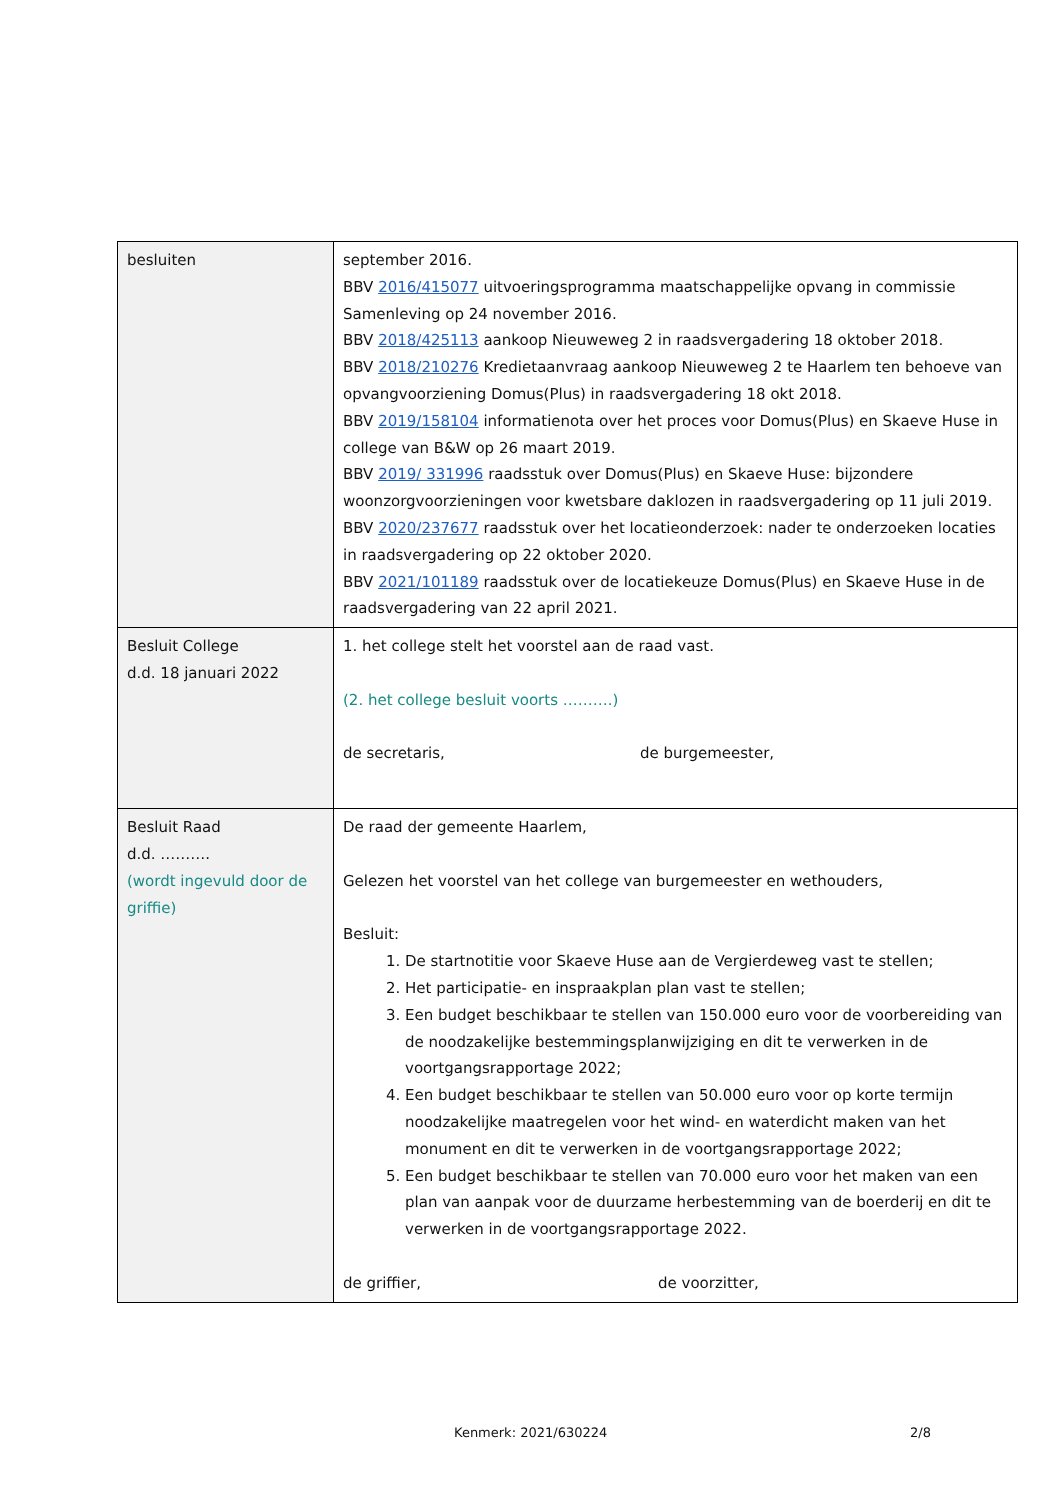| besluiten | september 2016. BBV 2016/415077 uitvoeringsprogramma maatschappelijke opvang in commissie Samenleving op 24 november 2016. BBV 2018/425113 aankoop Nieuweweg 2 in raadsvergadering 18 oktober 2018. BBV 2018/210276 Kredietaanvraag aankoop Nieuweweg 2 te Haarlem ten behoeve van opvangvoorziening Domus(Plus) in raadsvergadering 18 okt 2018. BBV 2019/158104 informatienota over het proces voor Domus(Plus) en Skaeve Huse in college van B&W op 26 maart 2019. BBV 2019/ 331996 raadsstuk over Domus(Plus) en Skaeve Huse: bijzondere woonzorgvoorzieningen voor kwetsbare daklozen in raadsvergadering op 11 juli 2019. BBV 2020/237677 raadsstuk over het locatieonderzoek: nader te onderzoeken locaties in raadsvergadering op 22 oktober 2020. BBV 2021/101189 raadsstuk over de locatiekeuze Domus(Plus) en Skaeve Huse in de raadsvergadering van 22 april 2021. |
| Besluit College d.d. 18 januari 2022 | 1. het college stelt het voorstel aan de raad vast. (2. het college besluit voorts ……….) de secretaris, de burgemeester, |
| Besluit Raad d.d. ………. (wordt ingevuld door de griffie) | De raad der gemeente Haarlem, Gelezen het voorstel van het college van burgemeester en wethouders, Besluit: 1. De startnotitie voor Skaeve Huse aan de Vergierdeweg vast te stellen; 2. Het participatie- en inspraakplan plan vast te stellen; 3. Een budget beschikbaar te stellen van 150.000 euro voor de voorbereiding van de noodzakelijke bestemmingsplanwijziging en dit te verwerken in de voortgangsrapportage 2022; 4. Een budget beschikbaar te stellen van 50.000 euro voor op korte termijn noodzakelijke maatregelen voor het wind- en waterdicht maken van het monument en dit te verwerken in de voortgangsrapportage 2022; 5. Een budget beschikbaar te stellen van 70.000 euro voor het maken van een plan van aanpak voor de duurzame herbestemming van de boerderij en dit te verwerken in de voortgangsrapportage 2022. de griffier, de voorzitter, |
Kenmerk: 2021/630224 2/8